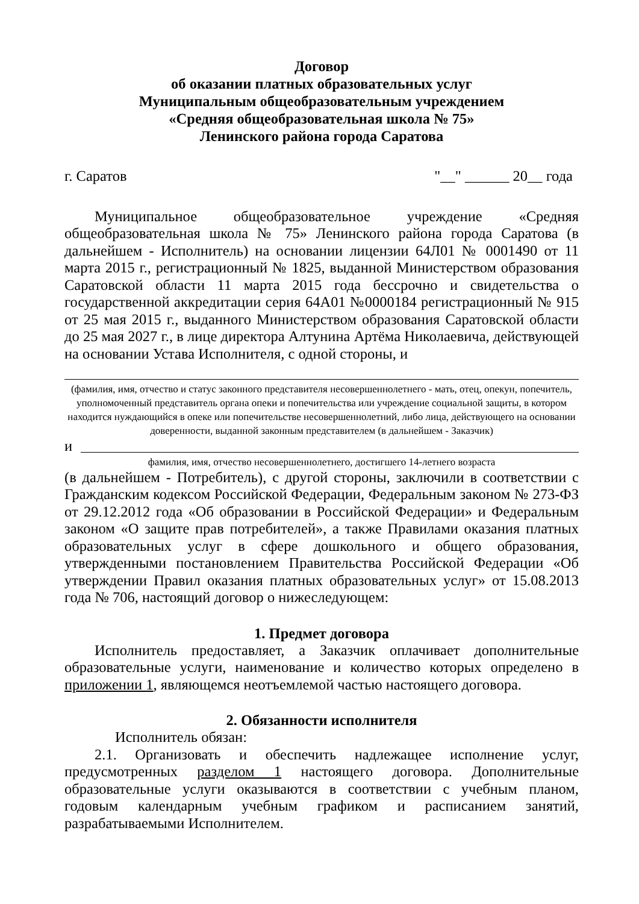Договор
об оказании платных образовательных услуг
Муниципальным общеобразовательным учреждением
«Средняя общеобразовательная школа № 75»
Ленинского района города Саратова
г. Саратов "__" ______ 20__ года
Муниципальное общеобразовательное учреждение «Средняя общеобразовательная школа № 75» Ленинского района города Саратова (в дальнейшем - Исполнитель) на основании лицензии 64Л01 № 0001490 от 11 марта 2015 г., регистрационный № 1825, выданной Министерством образования Саратовской области 11 марта 2015 года бессрочно и свидетельства о государственной аккредитации серия 64А01 №0000184 регистрационный № 915 от 25 мая 2015 г., выданного Министерством образования Саратовской области до 25 мая 2027 г., в лице директора Алтунина Артёма Николаевича, действующей на основании Устава Исполнителя, с одной стороны, и
(фамилия, имя, отчество и статус законного представителя несовершеннолетнего - мать, отец, опекун, попечитель, уполномоченный представитель органа опеки и попечительства или учреждение социальной защиты, в котором находится нуждающийся в опеке или попечительстве несовершеннолетний, либо лица, действующего на основании доверенности, выданной законным представителем (в дальнейшем - Заказчик)
и
фамилия, имя, отчество несовершеннолетнего, достигшего 14-летнего возраста
(в дальнейшем - Потребитель), с другой стороны, заключили в соответствии с Гражданским кодексом Российской Федерации, Федеральным законом № 273-ФЗ от 29.12.2012 года «Об образовании в Российской Федерации» и Федеральным законом «О защите прав потребителей», а также Правилами оказания платных образовательных услуг в сфере дошкольного и общего образования, утвержденными постановлением Правительства Российской Федерации «Об утверждении Правил оказания платных образовательных услуг» от 15.08.2013 года № 706, настоящий договор о нижеследующем:
1. Предмет договора
Исполнитель предоставляет, а Заказчик оплачивает дополнительные образовательные услуги, наименование и количество которых определено в приложении 1, являющемся неотъемлемой частью настоящего договора.
2. Обязанности исполнителя
Исполнитель обязан:
2.1. Организовать и обеспечить надлежащее исполнение услуг, предусмотренных разделом 1 настоящего договора. Дополнительные образовательные услуги оказываются в соответствии с учебным планом, годовым календарным учебным графиком и расписанием занятий, разрабатываемыми Исполнителем.